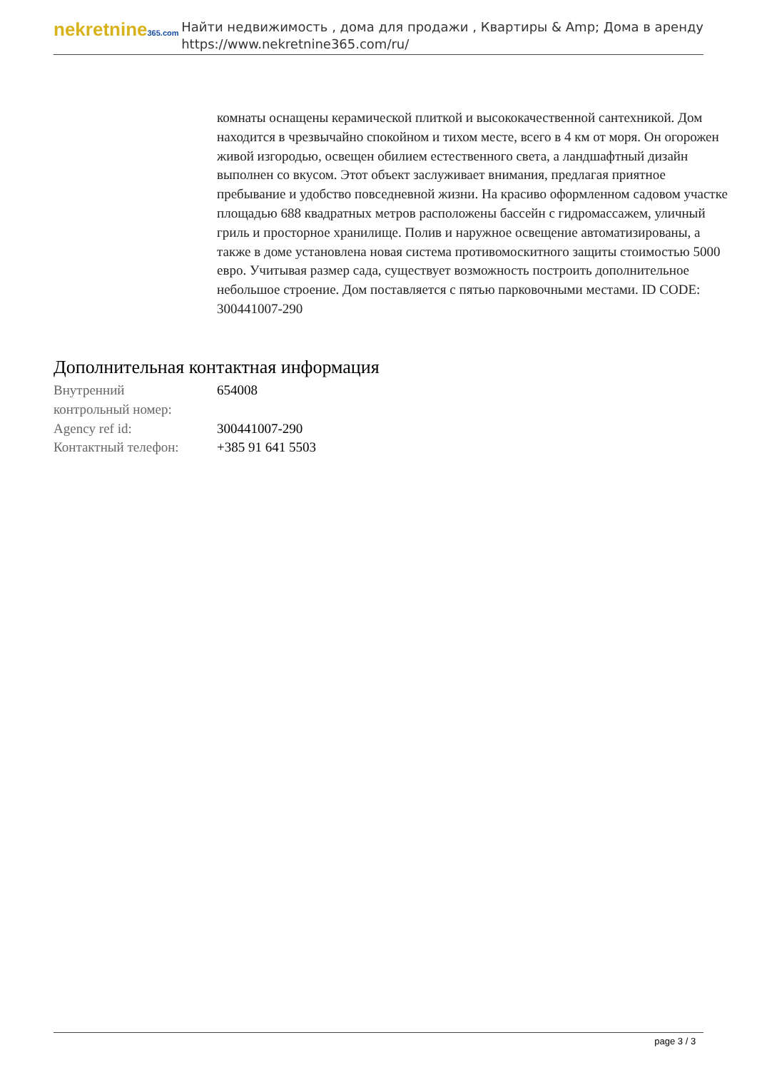nekretnine365.com
Найти недвижимость , дома для продажи , Квартиры & Amp; Дома в аренду
https://www.nekretnine365.com/ru/
комнаты оснащены керамической плиткой и высококачественной сантехникой. Дом находится в чрезвычайно спокойном и тихом месте, всего в 4 км от моря. Он огорожен живой изгородью, освещен обилием естественного света, а ландшафтный дизайн выполнен со вкусом. Этот объект заслуживает внимания, предлагая приятное пребывание и удобство повседневной жизни. На красиво оформленном садовом участке площадью 688 квадратных метров расположены бассейн с гидромассажем, уличный гриль и просторное хранилище. Полив и наружное освещение автоматизированы, а также в доме установлена новая система противомоскитного защиты стоимостью 5000 евро. Учитывая размер сада, существует возможность построить дополнительное небольшое строение. Дом поставляется с пятью парковочными местами. ID CODE: 300441007-290
Дополнительная контактная информация
| Внутренний контрольный номер: | 654008 |
| Agency ref id: | 300441007-290 |
| Контактный телефон: | +385 91 641 5503 |
page 3 / 3